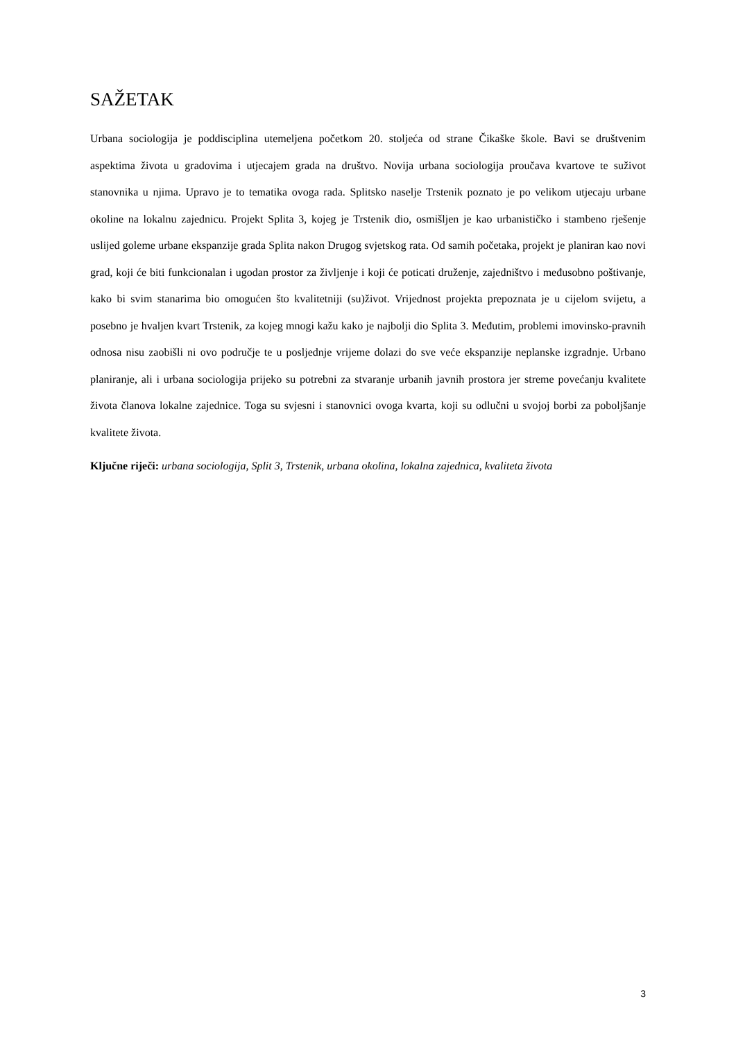SAŽETAK
Urbana sociologija je poddisciplina utemeljena početkom 20. stoljeća od strane Čikaške škole. Bavi se društvenim aspektima života u gradovima i utjecajem grada na društvo. Novija urbana sociologija proučava kvartove te suživot stanovnika u njima. Upravo je to tematika ovoga rada. Splitsko naselje Trstenik poznato je po velikom utjecaju urbane okoline na lokalnu zajednicu. Projekt Splita 3, kojeg je Trstenik dio, osmišljen je kao urbanističko i stambeno rješenje uslijed goleme urbane ekspanzije grada Splita nakon Drugog svjetskog rata. Od samih početaka, projekt je planiran kao novi grad, koji će biti funkcionalan i ugodan prostor za življenje i koji će poticati druženje, zajedništvo i međusobno poštivanje, kako bi svim stanarima bio omogućen što kvalitetniji (su)život. Vrijednost projekta prepoznata je u cijelom svijetu, a posebno je hvaljen kvart Trstenik, za kojeg mnogi kažu kako je najbolji dio Splita 3. Međutim, problemi imovinsko-pravnih odnosa nisu zaobišli ni ovo područje te u posljednje vrijeme dolazi do sve veće ekspanzije neplanske izgradnje. Urbano planiranje, ali i urbana sociologija prijeko su potrebni za stvaranje urbanih javnih prostora jer streme povećanju kvalitete života članova lokalne zajednice. Toga su svjesni i stanovnici ovoga kvarta, koji su odlučni u svojoj borbi za poboljšanje kvalitete života.
Ključne riječi: urbana sociologija, Split 3, Trstenik, urbana okolina, lokalna zajednica, kvaliteta života
3